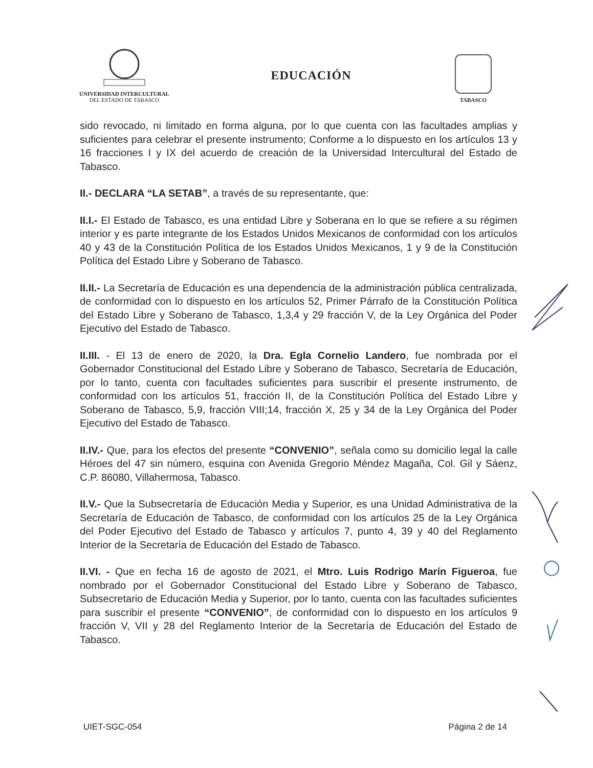UNIVERSIDAD INTERCULTURAL
DEL ESTADO DE TABASCO
EDUCACIÓN
TABASCO
sido revocado, ni limitado en forma alguna, por lo que cuenta con las facultades amplias y suficientes para celebrar el presente instrumento; Conforme a lo dispuesto en los artículos 13 y 16 fracciones I y IX del acuerdo de creación de la Universidad Intercultural del Estado de Tabasco.
II.- DECLARA “LA SETAB”, a través de su representante, que:
II.I.- El Estado de Tabasco, es una entidad Libre y Soberana en lo que se refiere a su régimen interior y es parte integrante de los Estados Unidos Mexicanos de conformidad con los artículos 40 y 43 de la Constitución Política de los Estados Unidos Mexicanos, 1 y 9 de la Constitución Política del Estado Libre y Soberano de Tabasco.
II.II.- La Secretaría de Educación es una dependencia de la administración pública centralizada, de conformidad con lo dispuesto en los artículos 52, Primer Párrafo de la Constitución Política del Estado Libre y Soberano de Tabasco, 1,3,4 y 29 fracción V, de la Ley Orgánica del Poder Ejecutivo del Estado de Tabasco.
II.III. - El 13 de enero de 2020, la Dra. Egla Cornelio Landero, fue nombrada por el Gobernador Constitucional del Estado Libre y Soberano de Tabasco, Secretaría de Educación, por lo tanto, cuenta con facultades suficientes para suscribir el presente instrumento, de conformidad con los artículos 51, fracción II, de la Constitución Política del Estado Libre y Soberano de Tabasco, 5,9, fracción VIII;14, fracción X, 25 y 34 de la Ley Orgánica del Poder Ejecutivo del Estado de Tabasco.
II.IV.- Que, para los efectos del presente “CONVENIO”, señala como su domicilio legal la calle Héroes del 47 sin número, esquina con Avenida Gregorio Méndez Magaña, Col. Gil y Sáenz, C.P. 86080, Villahermosa, Tabasco.
II.V.- Que la Subsecretaría de Educación Media y Superior, es una Unidad Administrativa de la Secretaría de Educación de Tabasco, de conformidad con los artículos 25 de la Ley Orgánica del Poder Ejecutivo del Estado de Tabasco y artículos 7, punto 4, 39 y 40 del Reglamento Interior de la Secretaría de Educación del Estado de Tabasco.
II.VI. - Que en fecha 16 de agosto de 2021, el Mtro. Luis Rodrigo Marín Figueroa, fue nombrado por el Gobernador Constitucional del Estado Libre y Soberano de Tabasco, Subsecretario de Educación Media y Superior, por lo tanto, cuenta con las facultades suficientes para suscribir el presente “CONVENIO”, de conformidad con lo dispuesto en los artículos 9 fracción V, VII y 28 del Reglamento Interior de la Secretaría de Educación del Estado de Tabasco.
UIET-SGC-054 Página 2 de 14